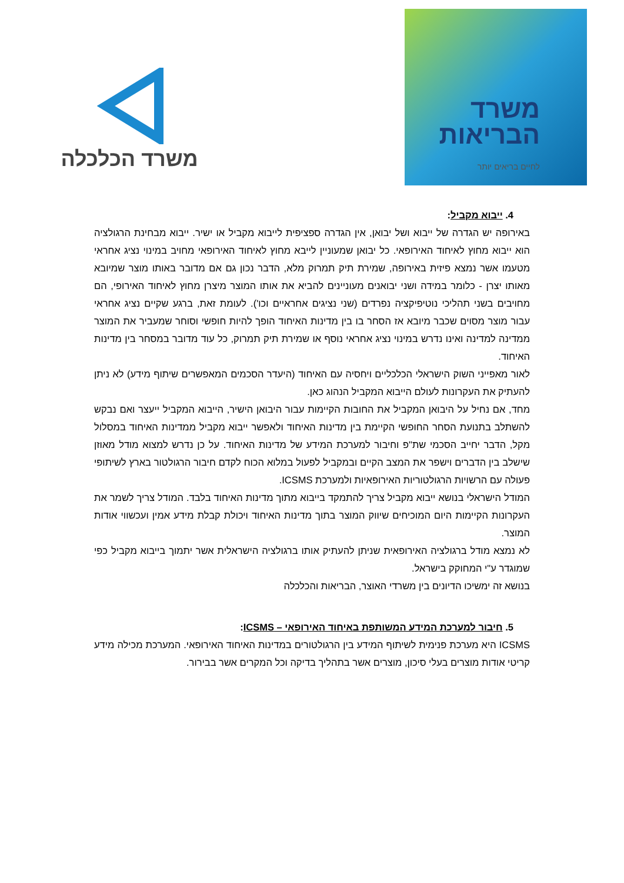משרד הכלכלה
משרד
הבריאות
לחיים בריאים יותר
4. ייבוא מקביל:
באירופה יש הגדרה של ייבוא ושל יבואן, אין הגדרה ספציפית לייבוא מקביל או ישיר. ייבוא מבחינת הרגולציה הוא ייבוא מחוץ לאיחוד האירופאי. כל יבואן שמעוניין לייבא מחוץ לאיחוד האירופאי מחויב במינוי נציג אחראי מטעמו אשר נמצא פיזית באירופה, שמירת תיק תמרוק מלא, הדבר נכון גם אם מדובר באותו מוצר שמיובא מאותו יצרן - כלומר במידה ושני יבואנים מעוניינים להביא את אותו המוצר מיצרן מחוץ לאיחוד האירופי, הם מחויבים בשני תהליכי נוטיפיקציה נפרדים (שני נציגים אחראיים וכו'). לעומת זאת, ברגע שקיים נציג אחראי עבור מוצר מסוים שכבר מיובא אז הסחר בו בין מדינות האיחוד הופך להיות חופשי וסוחר שמעביר את המוצר ממדינה למדינה ואינו נדרש במינוי נציג אחראי נוסף או שמירת תיק תמרוק, כל עוד מדובר במסחר בין מדינות האיחוד.
לאור מאפייני השוק הישראלי הכלכליים ויחסיה עם האיחוד (היעדר הסכמים המאפשרים שיתוף מידע) לא ניתן להעתיק את העקרונות לעולם הייבוא המקביל הנהוג כאן.
מחד, אם נחיל על היבואן המקביל את החובות הקיימות עבור היבואן הישיר, הייבוא המקביל ייעצר ואם נבקש להשתלב בתנועת הסחר החופשי הקיימת בין מדינות האיחוד ולאפשר ייבוא מקביל ממדינות האיחוד במסלול מקל, הדבר יחייב הסכמי שת"פ וחיבור למערכת המידע של מדינות האיחוד. על כן נדרש למצוא מודל מאוזן שישלב בין הדברים וישפר את המצב הקיים ובמקביל לפעול במלוא הכוח לקדם חיבור הרגולטור בארץ לשיתופי פעולה עם הרשויות הרגולטוריות האירופאיות ולמערכת ICSMS.
המודל הישראלי בנושא ייבוא מקביל צריך להתמקד בייבוא מתוך מדינות האיחוד בלבד. המודל צריך לשמר את העקרונות הקיימות היום המוכיחים שיווק המוצר בתוך מדינות האיחוד ויכולת קבלת מידע אמין ועכשווי אודות המוצר.
לא נמצא מודל ברגולציה האירופאית שניתן להעתיק אותו ברגולציה הישראלית אשר יתמוך בייבוא מקביל כפי שמוגדר ע"י המחוקק בישראל.
בנושא זה ימשיכו הדיונים בין משרדי האוצר, הבריאות והכלכלה
5. חיבור למערכת המידע המשותפת באיחוד האירופאי – ICSMS:
ICSMS היא מערכת פנימית לשיתוף המידע בין הרגולטורים במדינות האיחוד האירופאי. המערכת מכילה מידע קריטי אודות מוצרים בעלי סיכון, מוצרים אשר בתהליך בדיקה וכל המקרים אשר בבירור.